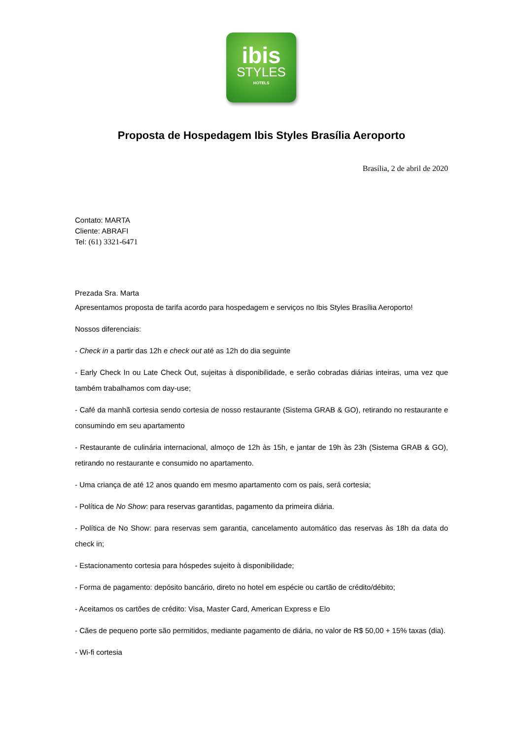ibis
STYLES
HOTELS
Proposta de Hospedagem Ibis Styles Brasília Aeroporto
Brasília, 2 de abril de 2020
Contato: MARTA
Cliente: ABRAFI
Tel: (61) 3321-6471
Prezada Sra. Marta
Apresentamos proposta de tarifa acordo para hospedagem e serviços no Ibis Styles Brasília Aeroporto!
Nossos diferenciais:
- Check in a partir das 12h e check out até as 12h do dia seguinte
- Early Check In ou Late Check Out, sujeitas à disponibilidade, e serão cobradas diárias inteiras, uma vez que também trabalhamos com day-use;
- Café da manhã cortesia sendo cortesia de nosso restaurante (Sistema GRAB & GO), retirando no restaurante e consumindo em seu apartamento
- Restaurante de culinária internacional, almoço de 12h às 15h, e jantar de 19h às 23h (Sistema GRAB & GO), retirando no restaurante e consumido no apartamento.
- Uma criança de até 12 anos quando em mesmo apartamento com os pais, será cortesia;
- Política de No Show: para reservas garantidas, pagamento da primeira diária.
- Política de No Show: para reservas sem garantia, cancelamento automático das reservas às 18h da data do check in;
- Estacionamento cortesia para hóspedes sujeito à disponibilidade;
- Forma de pagamento: depósito bancário, direto no hotel em espécie ou cartão de crédito/débito;
- Aceitamos os cartões de crédito: Visa, Master Card, American Express e Elo
- Cães de pequeno porte são permitidos, mediante pagamento de diária, no valor de R$ 50,00 + 15% taxas (dia).
- Wi-fi cortesia